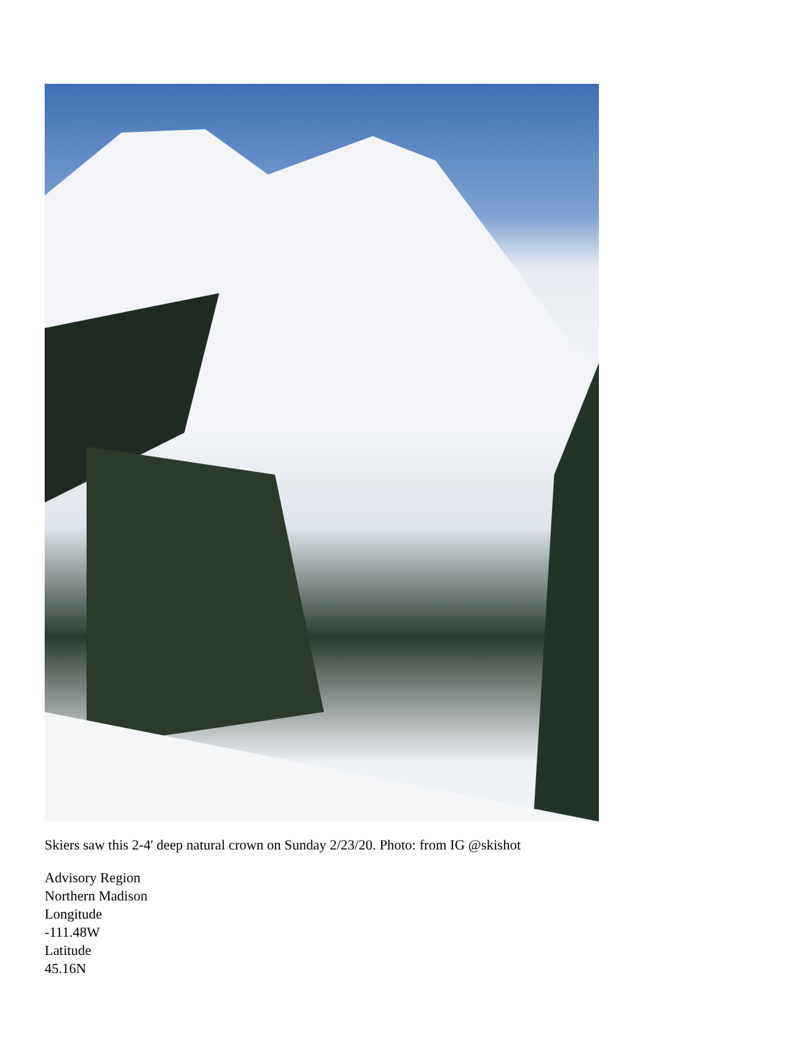Skiers saw this 2-4' deep natural crown on Sunday 2/23/20. Photo: from IG @skishot
Advisory Region
Northern Madison
Longitude
-111.48W
Latitude
45.16N